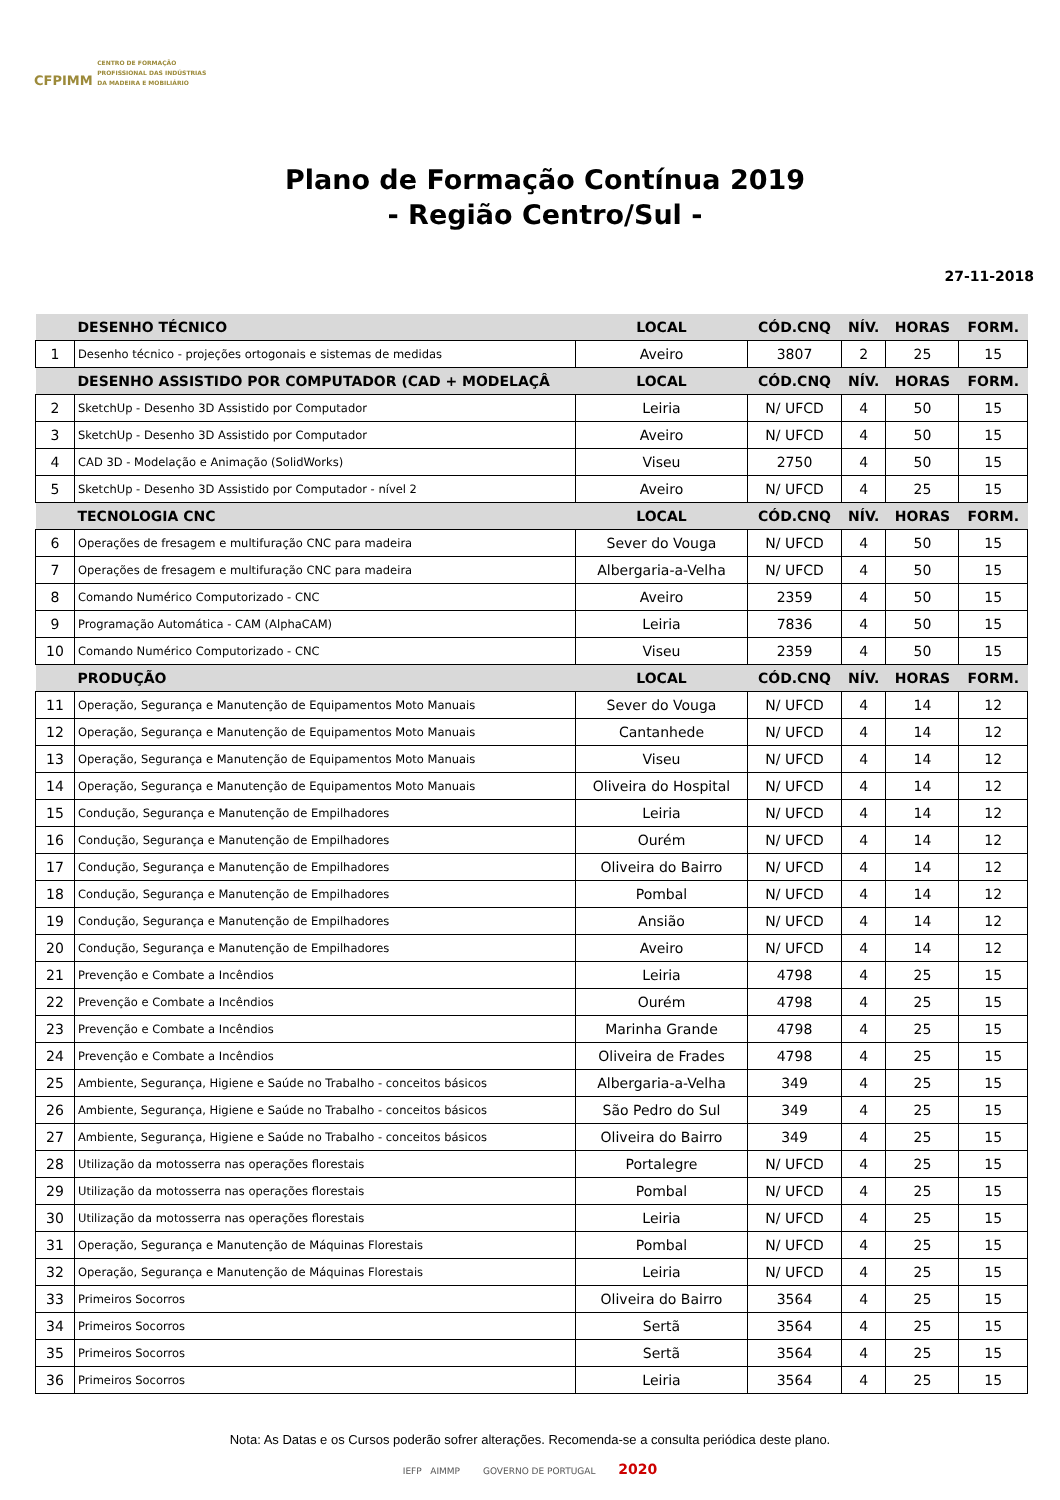CFPIMM CENTRO DE FORMAÇÃO
PROFISSIONAL DAS INDÚSTRIAS
DA MADEIRA E MOBILIÁRIO
Plano de Formação Contínua 2019
- Região Centro/Sul -
27-11-2018
| | DESENHO TÉCNICO | LOCAL | CÓD.CNQ | NÍV. | HORAS | FORM. |
| 1 | Desenho técnico - projeções ortogonais e sistemas de medidas | Aveiro | 3807 | 2 | 25 | 15 |
| | DESENHO ASSISTIDO POR COMPUTADOR (CAD + MODELAÇÂ | LOCAL | CÓD.CNQ | NÍV. | HORAS | FORM. |
| 2 | SketchUp - Desenho 3D Assistido por Computador | Leiria | N/ UFCD | 4 | 50 | 15 |
| 3 | SketchUp - Desenho 3D Assistido por Computador | Aveiro | N/ UFCD | 4 | 50 | 15 |
| 4 | CAD 3D - Modelação e Animação (SolidWorks) | Viseu | 2750 | 4 | 50 | 15 |
| 5 | SketchUp - Desenho 3D Assistido por Computador - nível 2 | Aveiro | N/ UFCD | 4 | 25 | 15 |
| | TECNOLOGIA CNC | LOCAL | CÓD.CNQ | NÍV. | HORAS | FORM. |
| 6 | Operações de fresagem e multifuração CNC para madeira | Sever do Vouga | N/ UFCD | 4 | 50 | 15 |
| 7 | Operações de fresagem e multifuração CNC para madeira | Albergaria-a-Velha | N/ UFCD | 4 | 50 | 15 |
| 8 | Comando Numérico Computorizado - CNC | Aveiro | 2359 | 4 | 50 | 15 |
| 9 | Programação Automática - CAM (AlphaCAM) | Leiria | 7836 | 4 | 50 | 15 |
| 10 | Comando Numérico Computorizado - CNC | Viseu | 2359 | 4 | 50 | 15 |
| | PRODUÇÃO | LOCAL | CÓD.CNQ | NÍV. | HORAS | FORM. |
| 11 | Operação, Segurança e Manutenção de Equipamentos Moto Manuais | Sever do Vouga | N/ UFCD | 4 | 14 | 12 |
| 12 | Operação, Segurança e Manutenção de Equipamentos Moto Manuais | Cantanhede | N/ UFCD | 4 | 14 | 12 |
| 13 | Operação, Segurança e Manutenção de Equipamentos Moto Manuais | Viseu | N/ UFCD | 4 | 14 | 12 |
| 14 | Operação, Segurança e Manutenção de Equipamentos Moto Manuais | Oliveira do Hospital | N/ UFCD | 4 | 14 | 12 |
| 15 | Condução, Segurança e Manutenção de Empilhadores | Leiria | N/ UFCD | 4 | 14 | 12 |
| 16 | Condução, Segurança e Manutenção de Empilhadores | Ourém | N/ UFCD | 4 | 14 | 12 |
| 17 | Condução, Segurança e Manutenção de Empilhadores | Oliveira do Bairro | N/ UFCD | 4 | 14 | 12 |
| 18 | Condução, Segurança e Manutenção de Empilhadores | Pombal | N/ UFCD | 4 | 14 | 12 |
| 19 | Condução, Segurança e Manutenção de Empilhadores | Ansião | N/ UFCD | 4 | 14 | 12 |
| 20 | Condução, Segurança e Manutenção de Empilhadores | Aveiro | N/ UFCD | 4 | 14 | 12 |
| 21 | Prevenção e Combate a Incêndios | Leiria | 4798 | 4 | 25 | 15 |
| 22 | Prevenção e Combate a Incêndios | Ourém | 4798 | 4 | 25 | 15 |
| 23 | Prevenção e Combate a Incêndios | Marinha Grande | 4798 | 4 | 25 | 15 |
| 24 | Prevenção e Combate a Incêndios | Oliveira de Frades | 4798 | 4 | 25 | 15 |
| 25 | Ambiente, Segurança, Higiene e Saúde no Trabalho - conceitos básicos | Albergaria-a-Velha | 349 | 4 | 25 | 15 |
| 26 | Ambiente, Segurança, Higiene e Saúde no Trabalho - conceitos básicos | São Pedro do Sul | 349 | 4 | 25 | 15 |
| 27 | Ambiente, Segurança, Higiene e Saúde no Trabalho - conceitos básicos | Oliveira do Bairro | 349 | 4 | 25 | 15 |
| 28 | Utilização da motosserra nas operações florestais | Portalegre | N/ UFCD | 4 | 25 | 15 |
| 29 | Utilização da motosserra nas operações florestais | Pombal | N/ UFCD | 4 | 25 | 15 |
| 30 | Utilização da motosserra nas operações florestais | Leiria | N/ UFCD | 4 | 25 | 15 |
| 31 | Operação, Segurança e Manutenção de Máquinas Florestais | Pombal | N/ UFCD | 4 | 25 | 15 |
| 32 | Operação, Segurança e Manutenção de Máquinas Florestais | Leiria | N/ UFCD | 4 | 25 | 15 |
| 33 | Primeiros Socorros | Oliveira do Bairro | 3564 | 4 | 25 | 15 |
| 34 | Primeiros Socorros | Sertã | 3564 | 4 | 25 | 15 |
| 35 | Primeiros Socorros | Sertã | 3564 | 4 | 25 | 15 |
| 36 | Primeiros Socorros | Leiria | 3564 | 4 | 25 | 15 |
Nota: As Datas e os Cursos poderão sofrer alterações. Recomenda-se a consulta periódica deste plano.
IEFP AIMMP GOVERNO DE PORTUGAL 2020